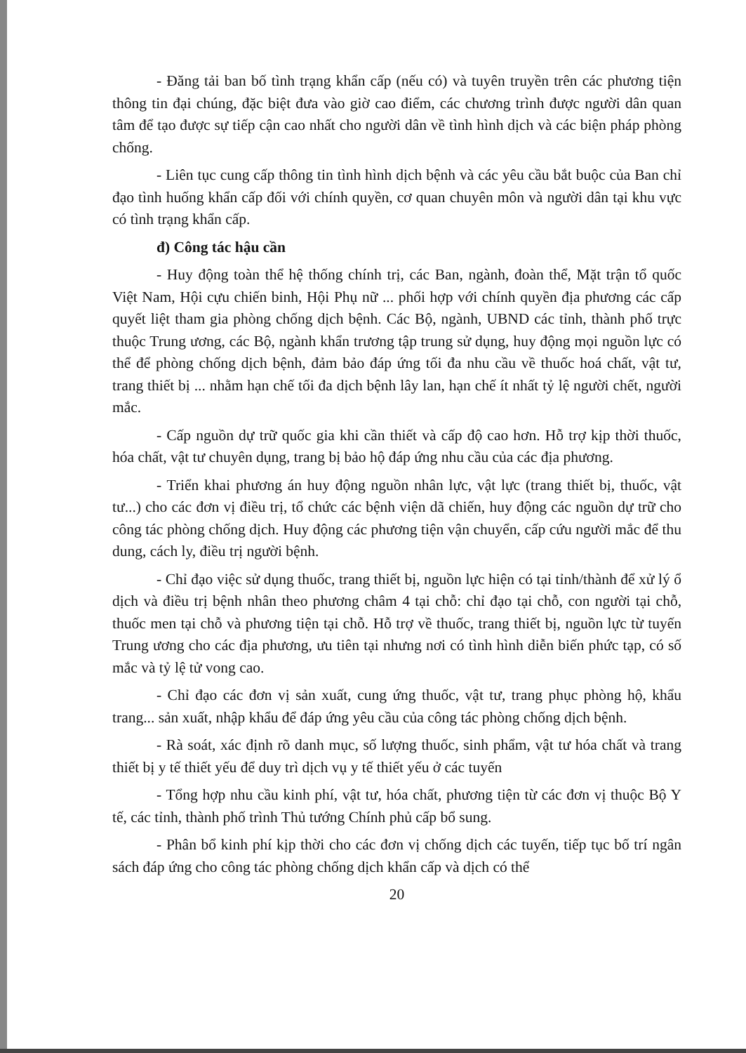- Đăng tải ban bố tình trạng khẩn cấp (nếu có) và tuyên truyền trên các phương tiện thông tin đại chúng, đặc biệt đưa vào giờ cao điểm, các chương trình được người dân quan tâm để tạo được sự tiếp cận cao nhất cho người dân về tình hình dịch và các biện pháp phòng chống.
- Liên tục cung cấp thông tin tình hình dịch bệnh và các yêu cầu bắt buộc của Ban chỉ đạo tình huống khẩn cấp đối với chính quyền, cơ quan chuyên môn và người dân tại khu vực có tình trạng khẩn cấp.
đ) Công tác hậu cần
- Huy động toàn thể hệ thống chính trị, các Ban, ngành, đoàn thể, Mặt trận tổ quốc Việt Nam, Hội cựu chiến binh, Hội Phụ nữ ... phối hợp với chính quyền địa phương các cấp quyết liệt tham gia phòng chống dịch bệnh. Các Bộ, ngành, UBND các tỉnh, thành phố trực thuộc Trung ương, các Bộ, ngành khẩn trương tập trung sử dụng, huy động mọi nguồn lực có thể để phòng chống dịch bệnh, đảm bảo đáp ứng tối đa nhu cầu về thuốc hoá chất, vật tư, trang thiết bị ... nhằm hạn chế tối đa dịch bệnh lây lan, hạn chế ít nhất tỷ lệ người chết, người mắc.
- Cấp nguồn dự trữ quốc gia khi cần thiết và cấp độ cao hơn. Hỗ trợ kịp thời thuốc, hóa chất, vật tư chuyên dụng, trang bị bảo hộ đáp ứng nhu cầu của các địa phương.
- Triển khai phương án huy động nguồn nhân lực, vật lực (trang thiết bị, thuốc, vật tư...) cho các đơn vị điều trị, tổ chức các bệnh viện dã chiến, huy động các nguồn dự trữ cho công tác phòng chống dịch. Huy động các phương tiện vận chuyển, cấp cứu người mắc để thu dung, cách ly, điều trị người bệnh.
- Chỉ đạo việc sử dụng thuốc, trang thiết bị, nguồn lực hiện có tại tỉnh/thành để xử lý ổ dịch và điều trị bệnh nhân theo phương châm 4 tại chỗ: chỉ đạo tại chỗ, con người tại chỗ, thuốc men tại chỗ và phương tiện tại chỗ. Hỗ trợ về thuốc, trang thiết bị, nguồn lực từ tuyến Trung ương cho các địa phương, ưu tiên tại nhưng nơi có tình hình diễn biến phức tạp, có số mắc và tỷ lệ tử vong cao.
- Chỉ đạo các đơn vị sản xuất, cung ứng thuốc, vật tư, trang phục phòng hộ, khẩu trang... sản xuất, nhập khẩu để đáp ứng yêu cầu của công tác phòng chống dịch bệnh.
- Rà soát, xác định rõ danh mục, số lượng thuốc, sinh phẩm, vật tư hóa chất và trang thiết bị y tế thiết yếu để duy trì dịch vụ y tế thiết yếu ở các tuyến
- Tổng hợp nhu cầu kinh phí, vật tư, hóa chất, phương tiện từ các đơn vị thuộc Bộ Y tế, các tỉnh, thành phố trình Thủ tướng Chính phủ cấp bổ sung.
- Phân bổ kinh phí kịp thời cho các đơn vị chống dịch các tuyến, tiếp tục bố trí ngân sách đáp ứng cho công tác phòng chống dịch khẩn cấp và dịch có thể
20